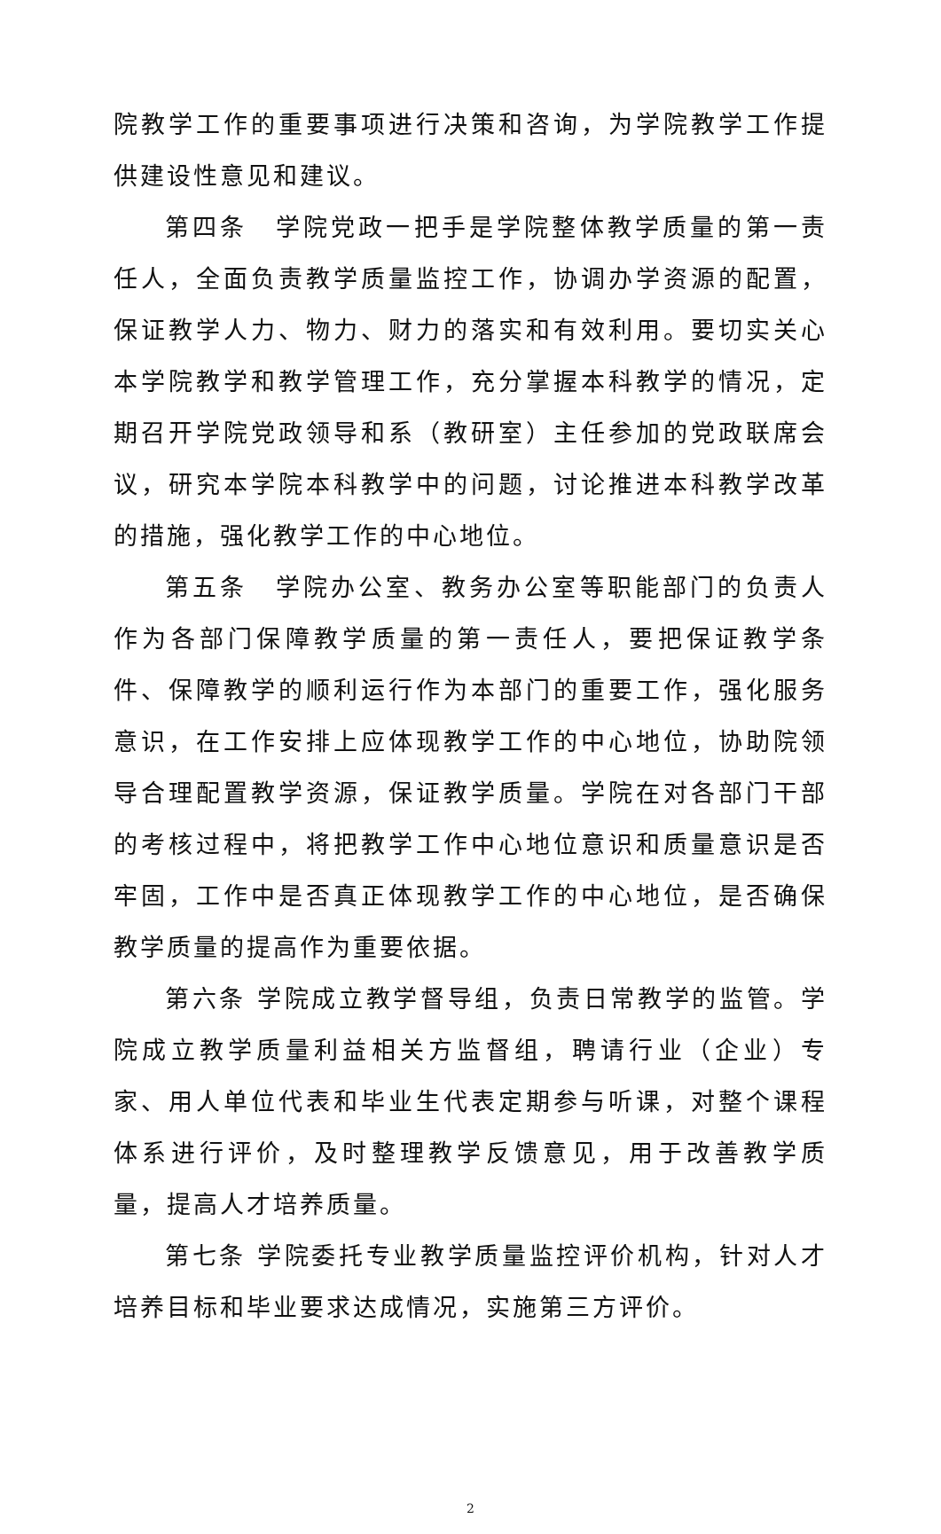院教学工作的重要事项进行决策和咨询，为学院教学工作提供建设性意见和建议。
第四条　学院党政一把手是学院整体教学质量的第一责任人，全面负责教学质量监控工作，协调办学资源的配置，保证教学人力、物力、财力的落实和有效利用。要切实关心本学院教学和教学管理工作，充分掌握本科教学的情况，定期召开学院党政领导和系（教研室）主任参加的党政联席会议，研究本学院本科教学中的问题，讨论推进本科教学改革的措施，强化教学工作的中心地位。
第五条　学院办公室、教务办公室等职能部门的负责人作为各部门保障教学质量的第一责任人，要把保证教学条件、保障教学的顺利运行作为本部门的重要工作，强化服务意识，在工作安排上应体现教学工作的中心地位，协助院领导合理配置教学资源，保证教学质量。学院在对各部门干部的考核过程中，将把教学工作中心地位意识和质量意识是否牢固，工作中是否真正体现教学工作的中心地位，是否确保教学质量的提高作为重要依据。
第六条 学院成立教学督导组，负责日常教学的监管。学院成立教学质量利益相关方监督组，聘请行业（企业）专家、用人单位代表和毕业生代表定期参与听课，对整个课程体系进行评价，及时整理教学反馈意见，用于改善教学质量，提高人才培养质量。
第七条 学院委托专业教学质量监控评价机构，针对人才培养目标和毕业要求达成情况，实施第三方评价。
2